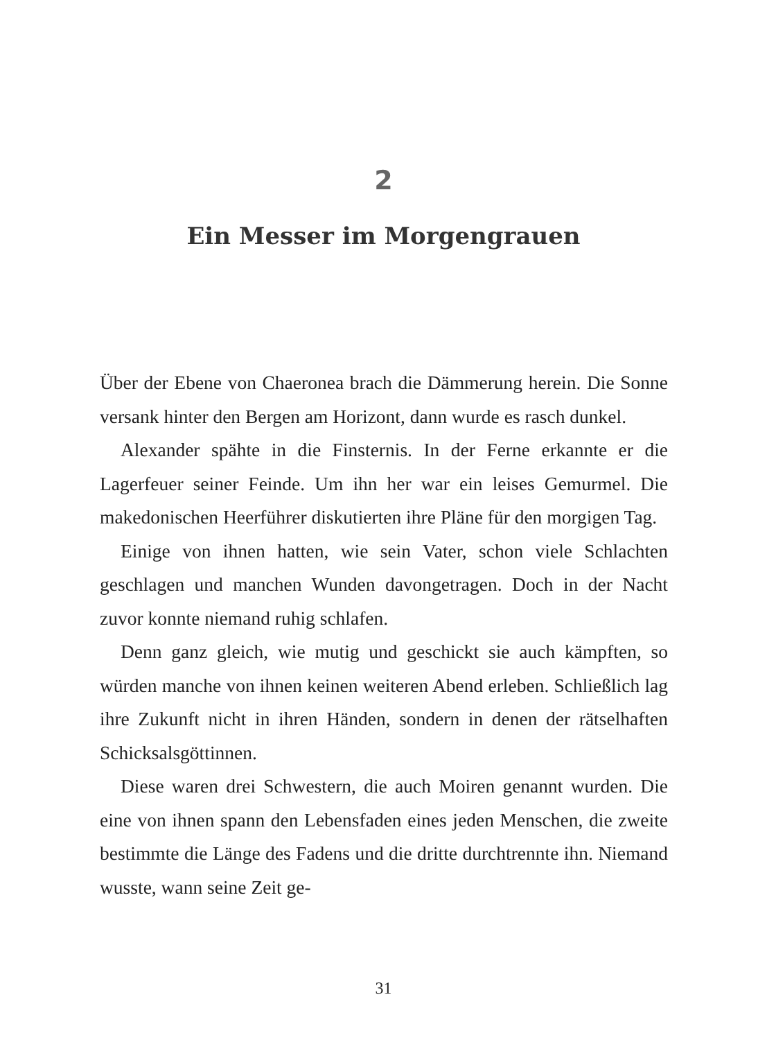2
Ein Messer im Morgengrauen
Über der Ebene von Chaeronea brach die Dämmerung herein. Die Sonne versank hinter den Bergen am Horizont, dann wurde es rasch dunkel.
Alexander spähte in die Finsternis. In der Ferne erkannte er die Lagerfeuer seiner Feinde. Um ihn her war ein leises Gemurmel. Die makedonischen Heerführer diskutierten ihre Pläne für den morgigen Tag.
Einige von ihnen hatten, wie sein Vater, schon viele Schlachten geschlagen und manchen Wunden davongetragen. Doch in der Nacht zuvor konnte niemand ruhig schlafen.
Denn ganz gleich, wie mutig und geschickt sie auch kämpften, so würden manche von ihnen keinen weiteren Abend erleben. Schließlich lag ihre Zukunft nicht in ihren Händen, sondern in denen der rätselhaften Schicksalsgöttinnen.
Diese waren drei Schwestern, die auch Moiren genannt wurden. Die eine von ihnen spann den Lebensfaden eines jeden Menschen, die zweite bestimmte die Länge des Fadens und die dritte durchtrennte ihn. Niemand wusste, wann seine Zeit ge-
31